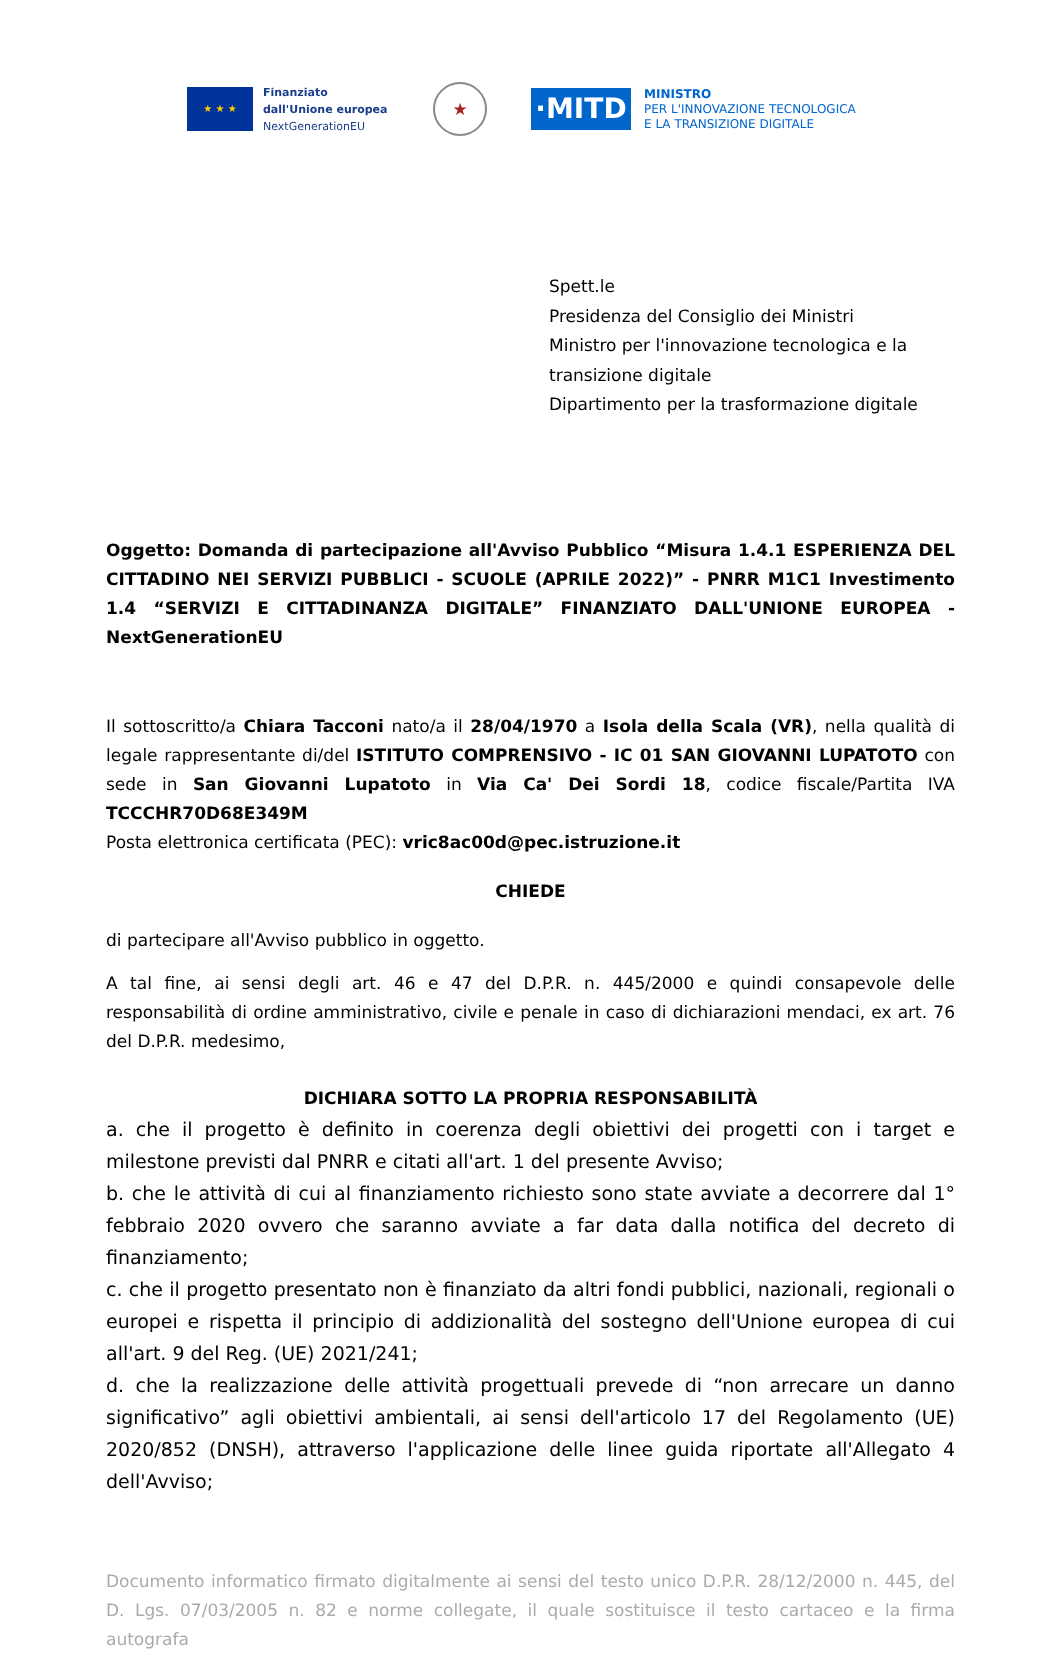★ ★ ★
Finanziato
dall'Unione europea
NextGenerationEU
★
·MITD
MINISTRO
PER L'INNOVAZIONE TECNOLOGICA
E LA TRANSIZIONE DIGITALE
Spett.le
Presidenza del Consiglio dei Ministri
Ministro per l'innovazione tecnologica e la transizione digitale
Dipartimento per la trasformazione digitale
Oggetto: Domanda di partecipazione all'Avviso Pubblico “Misura 1.4.1 ESPERIENZA DEL CITTADINO NEI SERVIZI PUBBLICI - SCUOLE (APRILE 2022)” - PNRR M1C1 Investimento 1.4 “SERVIZI E CITTADINANZA DIGITALE” FINANZIATO DALL'UNIONE EUROPEA - NextGenerationEU
Il sottoscritto/a Chiara Tacconi nato/a il 28/04/1970 a Isola della Scala (VR), nella qualità di legale rappresentante di/del ISTITUTO COMPRENSIVO - IC 01 SAN GIOVANNI LUPATOTO con sede in San Giovanni Lupatoto in Via Ca' Dei Sordi 18, codice fiscale/Partita IVA TCCCHR70D68E349M
Posta elettronica certificata (PEC): vric8ac00d@pec.istruzione.it
CHIEDE
di partecipare all'Avviso pubblico in oggetto.
A tal fine, ai sensi degli art. 46 e 47 del D.P.R. n. 445/2000 e quindi consapevole delle responsabilità di ordine amministrativo, civile e penale in caso di dichiarazioni mendaci, ex art. 76 del D.P.R. medesimo,
DICHIARA SOTTO LA PROPRIA RESPONSABILITÀ
a. che il progetto è definito in coerenza degli obiettivi dei progetti con i target e milestone previsti dal PNRR e citati all'art. 1 del presente Avviso;
b. che le attività di cui al finanziamento richiesto sono state avviate a decorrere dal 1° febbraio 2020 ovvero che saranno avviate a far data dalla notifica del decreto di finanziamento;
c. che il progetto presentato non è finanziato da altri fondi pubblici, nazionali, regionali o europei e rispetta il principio di addizionalità del sostegno dell'Unione europea di cui all'art. 9 del Reg. (UE) 2021/241;
d. che la realizzazione delle attività progettuali prevede di “non arrecare un danno significativo” agli obiettivi ambientali, ai sensi dell'articolo 17 del Regolamento (UE) 2020/852 (DNSH), attraverso l'applicazione delle linee guida riportate all'Allegato 4 dell'Avviso;
Documento informatico firmato digitalmente ai sensi del testo unico D.P.R. 28/12/2000 n. 445, del D. Lgs. 07/03/2005 n. 82 e norme collegate, il quale sostituisce il testo cartaceo e la firma autografa